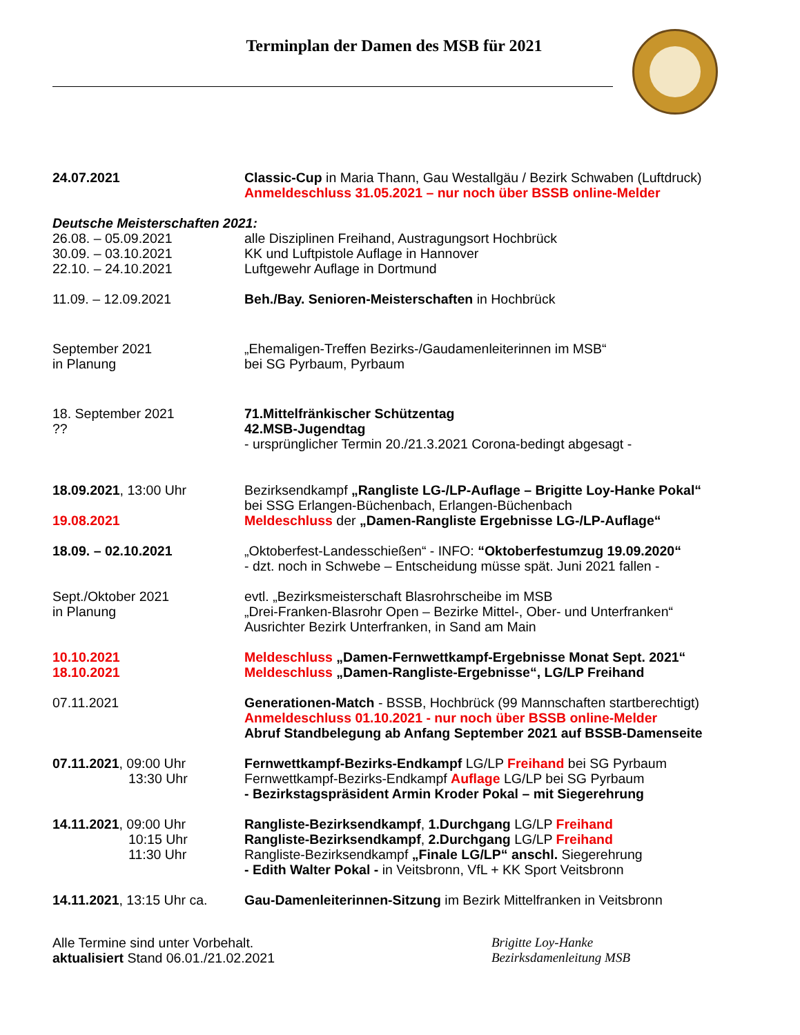Terminplan der Damen des MSB für 2021
24.07.2021 Classic-Cup in Maria Thann, Gau Westallgäu / Bezirk Schwaben (Luftdruck)
Anmeldeschluss 31.05.2021 – nur noch über BSSB online-Melder
Deutsche Meisterschaften 2021:
26.08. – 05.09.2021
30.09. – 03.10.2021
22.10. – 24.10.2021
alle Disziplinen Freihand, Austragungsort Hochbrück
KK und Luftpistole Auflage in Hannover
Luftgewehr Auflage in Dortmund
11.09. – 12.09.2021 Beh./Bay. Senioren-Meisterschaften in Hochbrück
September 2021
in Planung
„Ehemaligen-Treffen Bezirks-/Gaudamenleiterinnen im MSB“
bei SG Pyrbaum, Pyrbaum
18. September 2021
??
71.Mittelfränkischer Schützentag
42.MSB-Jugendtag
- ursprünglicher Termin 20./21.3.2021 Corona-bedingt abgesagt -
18.09.2021, 13:00 Uhr
19.08.2021
Bezirksendkampf „Rangliste LG-/LP-Auflage – Brigitte Loy-Hanke Pokal“
bei SSG Erlangen-Büchenbach, Erlangen-Büchenbach
Meldeschluss der „Damen-Rangliste Ergebnisse LG-/LP-Auflage“
18.09. – 02.10.2021 „Oktoberfest-Landesschießen“ - INFO: “Oktoberfestumzug 19.09.2020“
- dzt. noch in Schwebe – Entscheidung müsse spät. Juni 2021 fallen -
Sept./Oktober 2021
in Planung
evtl. „Bezirksmeisterschaft Blasrohrscheibe im MSB
„Drei-Franken-Blasrohr Open – Bezirke Mittel-, Ober- und Unterfranken“
Ausrichter Bezirk Unterfranken, in Sand am Main
10.10.2021
18.10.2021
Meldeschluss „Damen-Fernwettkampf-Ergebnisse Monat Sept. 2021“
Meldeschluss „Damen-Rangliste-Ergebnisse“, LG/LP Freihand
07.11.2021 Generationen-Match - BSSB, Hochbrück (99 Mannschaften startberechtigt)
Anmeldeschluss 01.10.2021 - nur noch über BSSB online-Melder
Abruf Standbelegung ab Anfang September 2021 auf BSSB-Damenseite
07.11.2021, 09:00 Uhr
13:30 Uhr
Fernwettkampf-Bezirks-Endkampf LG/LP Freihand bei SG Pyrbaum
Fernwettkampf-Bezirks-Endkampf Auflage LG/LP bei SG Pyrbaum
- Bezirkstagspräsident Armin Kroder Pokal – mit Siegerehrung
14.11.2021, 09:00 Uhr
10:15 Uhr
11:30 Uhr
Rangliste-Bezirksendkampf, 1.Durchgang LG/LP Freihand
Rangliste-Bezirksendkampf, 2.Durchgang LG/LP Freihand
Rangliste-Bezirksendkampf „Finale LG/LP“ anschl. Siegerehrung
- Edith Walter Pokal - in Veitsbronn, VfL + KK Sport Veitsbronn
14.11.2021, 13:15 Uhr ca.
Gau-Damenleiterinnen-Sitzung im Bezirk Mittelfranken in Veitsbronn
Alle Termine sind unter Vorbehalt.
aktualisiert Stand 06.01./21.02.2021
Brigitte Loy-Hanke
Bezirksdamenleitung MSB